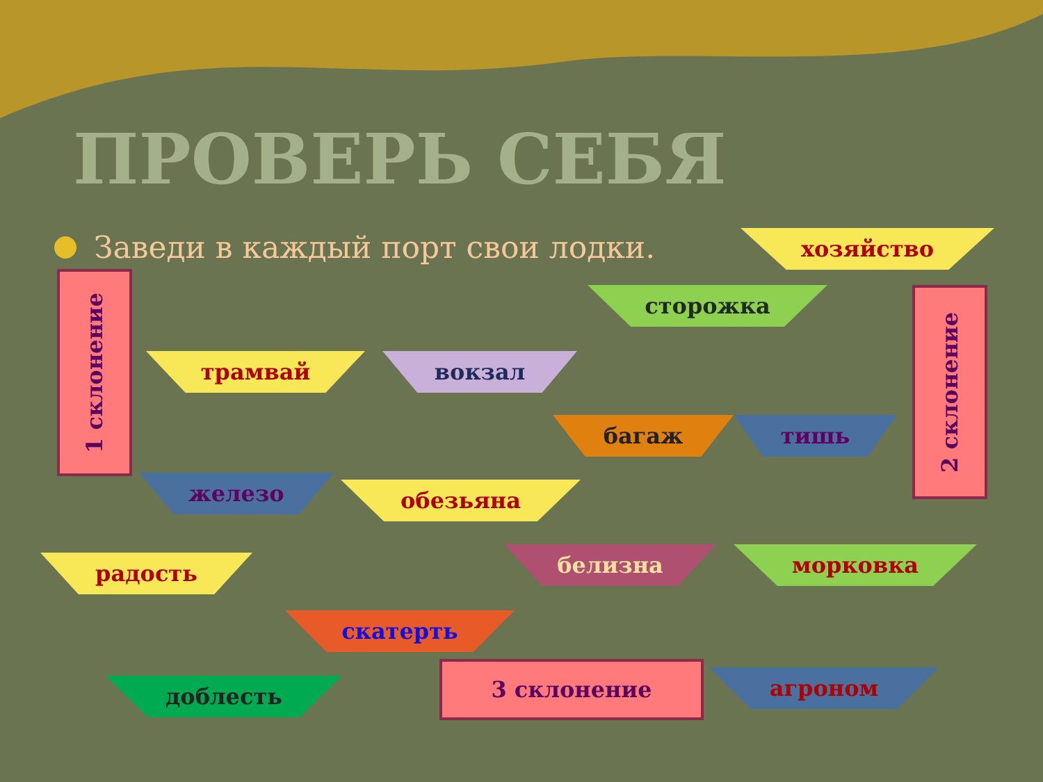ПРОВЕРЬ СЕБЯ
Заведи в каждый порт свои лодки.
1 склонение
2 склонение
3 склонение
трамвай вокзал
сторожка
хозяйство
железо обезьяна
багаж тишь
радость белизна морковка
скатерть
доблесть агроном